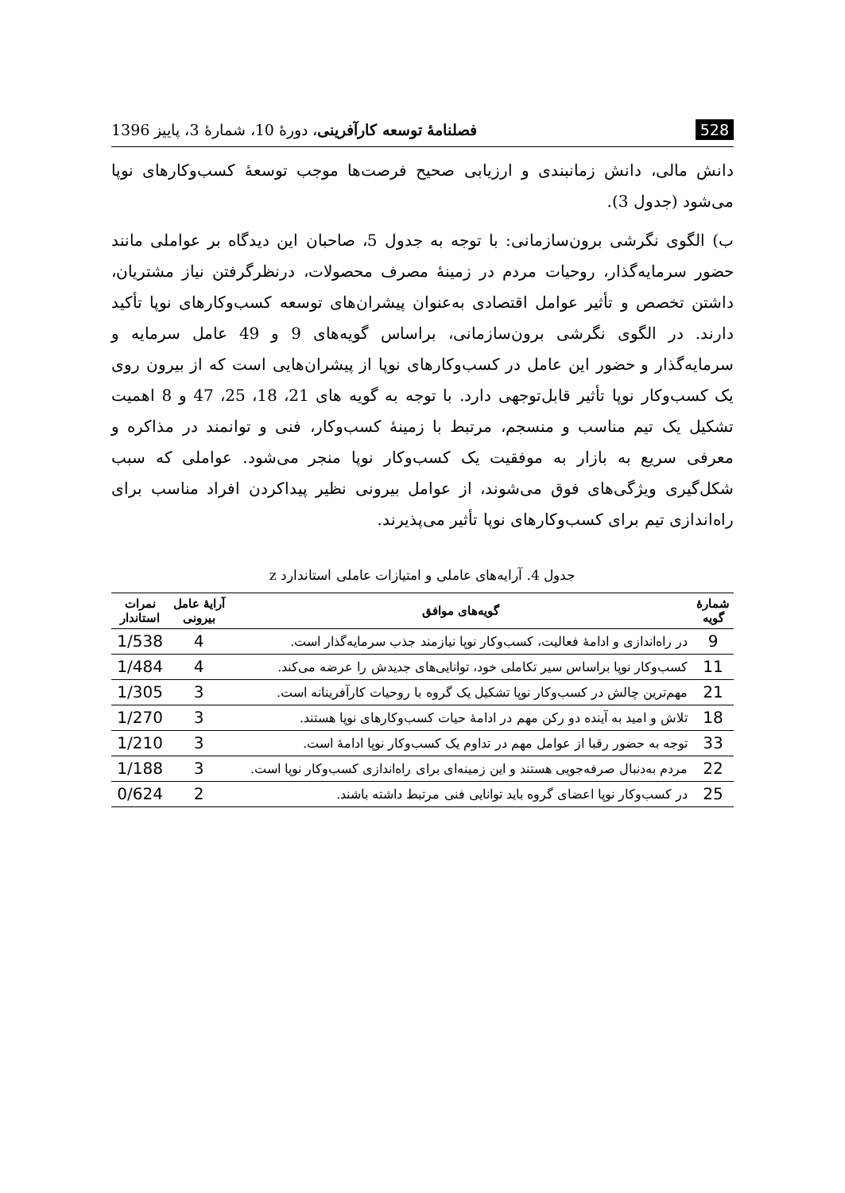528 فصلنامهٔ توسعه کارآفرینی، دورهٔ 10، شمارهٔ 3، پاییز 1396
دانش مالی، دانش زمانبندی و ارزیابی صحیح فرصت‌ها موجب توسعهٔ کسب‌وکارهای نوپا می‌شود (جدول 3).
ب) الگوی نگرشی برون‌سازمانی: با توجه به جدول 5، صاحبان این دیدگاه بر عواملی مانند حضور سرمایه‌گذار، روحیات مردم در زمینهٔ مصرف محصولات، درنظرگرفتن نیاز مشتریان، داشتن تخصص و تأثیر عوامل اقتصادی به‌عنوان پیشران‌های توسعه کسب‌وکارهای نوپا تأکید دارند. در الگوی نگرشی برون‌سازمانی، براساس گویه‌های 9 و 49 عامل سرمایه و سرمایه‌گذار و حضور این عامل در کسب‌وکارهای نوپا از پیشران‌هایی است که از بیرون روی یک کسب‌وکار نوپا تأثیر قابل‌توجهی دارد. با توجه به گویه های 21، 18، 25، 47 و 8 اهمیت تشکیل یک تیم مناسب و منسجم، مرتبط با زمینهٔ کسب‌وکار، فنی و توانمند در مذاکره و معرفی سریع به بازار به موفقیت یک کسب‌وکار نوپا منجر می‌شود. عواملی که سبب شکل‌گیری ویژگی‌های فوق می‌شوند، از عوامل بیرونی نظیر پیداکردن افراد مناسب برای راه‌اندازی تیم برای کسب‌وکارهای نوپا تأثیر می‌پذیرند.
جدول 4. آرایه‌های عاملی و امتیازات عاملی استاندارد z
| شمارهٔ گویه | گویه‌های موافق | آرایهٔ عامل بیرونی | نمرات استاندار |
| --- | --- | --- | --- |
| 9 | در راه‌اندازی و ادامهٔ فعالیت، کسب‌وکار نوپا نیازمند جذب سرمایه‌گذار است. | 4 | 1/538 |
| 11 | کسب‌وکار نوپا براساس سیر تکاملی خود، توانایی‌های جدیدش را عرضه می‌کند. | 4 | 1/484 |
| 21 | مهم‌ترین چالش در کسب‌وکار نوپا تشکیل یک گروه با روحیات کارآفرینانه است. | 3 | 1/305 |
| 18 | تلاش و امید به آینده دو رکن مهم در ادامهٔ حیات کسب‌وکارهای نوپا هستند. | 3 | 1/270 |
| 33 | توجه به حضور رقبا از عوامل مهم در تداوم یک کسب‌وکار نوپا ادامهٔ است. | 3 | 1/210 |
| 22 | مردم به‌دنبال صرفه‌جویی هستند و این زمینه‌ای برای راه‌اندازی کسب‌وکار نوپا است. | 3 | 1/188 |
| 25 | در کسب‌وکار نوپا اعضای گروه باید توانایی فنی مرتبط داشته باشند. | 2 | 0/624 |